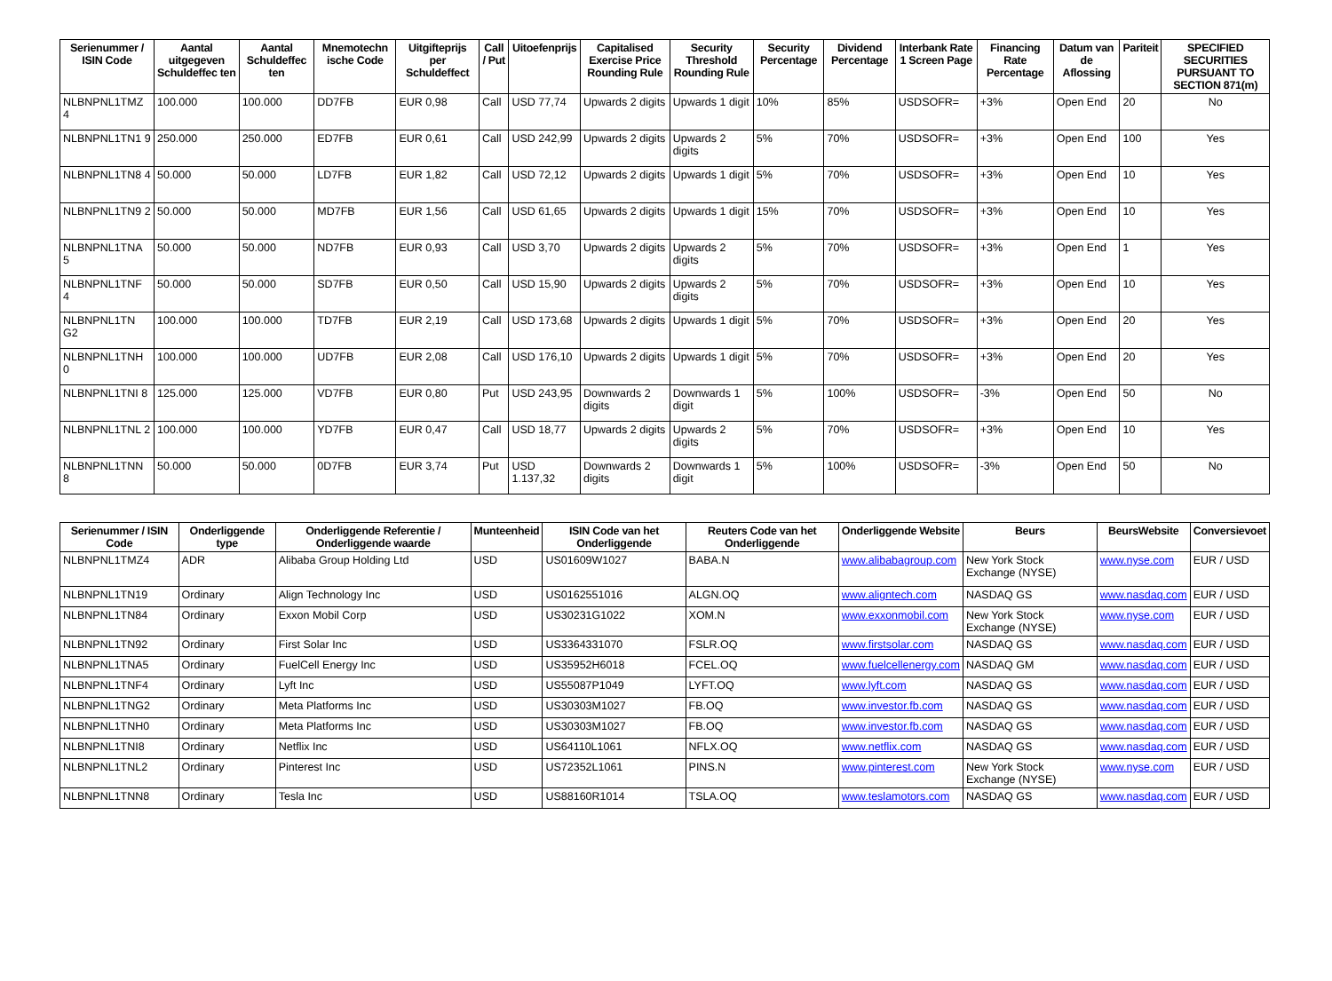| Serienummer / ISIN Code | Aantal uitgegeven Schuldeffec ten | Aantal Schuldeffec ten | Mnemotechn ische Code | Uitgifteprijs per Schuldeffect | Call / Put | Uitoefenprijs | Capitalised Exercise Price Rounding Rule | Security Threshold Rounding Rule | Security Percentage | Dividend Percentage | Interbank Rate 1 Screen Page | Financing Rate Percentage | Datum van de Aflossing | Pariteit | SPECIFIED SECURITIES PURSUANT TO SECTION 871(m) |
| --- | --- | --- | --- | --- | --- | --- | --- | --- | --- | --- | --- | --- | --- | --- | --- |
| NLBNPNL1TMZ 4 | 100.000 | 100.000 | DD7FB | EUR 0,98 | Call | USD 77,74 | Upwards 2 digits | Upwards 1 digit | 10% | 85% | USDSOFR= | +3% | Open End | 20 | No |
| NLBNPNL1TN1 9 | 250.000 | 250.000 | ED7FB | EUR 0,61 | Call | USD 242,99 | Upwards 2 digits | Upwards 2 digits | 5% | 70% | USDSOFR= | +3% | Open End | 100 | Yes |
| NLBNPNL1TN8 4 | 50.000 | 50.000 | LD7FB | EUR 1,82 | Call | USD 72,12 | Upwards 2 digits | Upwards 1 digit | 5% | 70% | USDSOFR= | +3% | Open End | 10 | Yes |
| NLBNPNL1TN9 2 | 50.000 | 50.000 | MD7FB | EUR 1,56 | Call | USD 61,65 | Upwards 2 digits | Upwards 1 digit | 15% | 70% | USDSOFR= | +3% | Open End | 10 | Yes |
| NLBNPNL1TNA 5 | 50.000 | 50.000 | ND7FB | EUR 0,93 | Call | USD 3,70 | Upwards 2 digits | Upwards 2 digits | 5% | 70% | USDSOFR= | +3% | Open End | 1 | Yes |
| NLBNPNL1TNF 4 | 50.000 | 50.000 | SD7FB | EUR 0,50 | Call | USD 15,90 | Upwards 2 digits | Upwards 2 digits | 5% | 70% | USDSOFR= | +3% | Open End | 10 | Yes |
| NLBNPNL1TN G2 | 100.000 | 100.000 | TD7FB | EUR 2,19 | Call | USD 173,68 | Upwards 2 digits | Upwards 1 digit | 5% | 70% | USDSOFR= | +3% | Open End | 20 | Yes |
| NLBNPNL1TNH 0 | 100.000 | 100.000 | UD7FB | EUR 2,08 | Call | USD 176,10 | Upwards 2 digits | Upwards 1 digit | 5% | 70% | USDSOFR= | +3% | Open End | 20 | Yes |
| NLBNPNL1TNI 8 | 125.000 | 125.000 | VD7FB | EUR 0,80 | Put | USD 243,95 | Downwards 2 digits | Downwards 1 digit | 5% | 100% | USDSOFR= | -3% | Open End | 50 | No |
| NLBNPNL1TNL 2 | 100.000 | 100.000 | YD7FB | EUR 0,47 | Call | USD 18,77 | Upwards 2 digits | Upwards 2 digits | 5% | 70% | USDSOFR= | +3% | Open End | 10 | Yes |
| NLBNPNL1TNN 8 | 50.000 | 50.000 | 0D7FB | EUR 3,74 | Put | USD 1.137,32 | Downwards 2 digits | Downwards 1 digit | 5% | 100% | USDSOFR= | -3% | Open End | 50 | No |
| Serienummer / ISIN Code | Onderliggende type | Onderliggende Referentie / Onderliggende waarde | Munteenheid | ISIN Code van het Onderliggende | Reuters Code van het Onderliggende | Onderliggende Website | Beurs | BeursWebsite | Conversievoet |
| --- | --- | --- | --- | --- | --- | --- | --- | --- | --- |
| NLBNPNL1TMZ4 | ADR | Alibaba Group Holding Ltd | USD | US01609W1027 | BABA.N | www.alibabagroup.com | New York Stock Exchange (NYSE) | www.nyse.com | EUR / USD |
| NLBNPNL1TN19 | Ordinary | Align Technology Inc | USD | US0162551016 | ALGN.OQ | www.aligntech.com | NASDAQ GS | www.nasdaq.com | EUR / USD |
| NLBNPNL1TN84 | Ordinary | Exxon Mobil Corp | USD | US30231G1022 | XOM.N | www.exxonmobil.com | New York Stock Exchange (NYSE) | www.nyse.com | EUR / USD |
| NLBNPNL1TN92 | Ordinary | First Solar Inc | USD | US3364331070 | FSLR.OQ | www.firstsolar.com | NASDAQ GS | www.nasdaq.com | EUR / USD |
| NLBNPNL1TNA5 | Ordinary | FuelCell Energy Inc | USD | US35952H6018 | FCEL.OQ | www.fuelcellenergy.com | NASDAQ GM | www.nasdaq.com | EUR / USD |
| NLBNPNL1TNF4 | Ordinary | Lyft Inc | USD | US55087P1049 | LYFT.OQ | www.lyft.com | NASDAQ GS | www.nasdaq.com | EUR / USD |
| NLBNPNL1TNG2 | Ordinary | Meta Platforms Inc | USD | US30303M1027 | FB.OQ | www.investor.fb.com | NASDAQ GS | www.nasdaq.com | EUR / USD |
| NLBNPNL1TNH0 | Ordinary | Meta Platforms Inc | USD | US30303M1027 | FB.OQ | www.investor.fb.com | NASDAQ GS | www.nasdaq.com | EUR / USD |
| NLBNPNL1TNI8 | Ordinary | Netflix Inc | USD | US64110L1061 | NFLX.OQ | www.netflix.com | NASDAQ GS | www.nasdaq.com | EUR / USD |
| NLBNPNL1TNL2 | Ordinary | Pinterest Inc | USD | US72352L1061 | PINS.N | www.pinterest.com | New York Stock Exchange (NYSE) | www.nyse.com | EUR / USD |
| NLBNPNL1TNN8 | Ordinary | Tesla Inc | USD | US88160R1014 | TSLA.OQ | www.teslamotors.com | NASDAQ GS | www.nasdaq.com | EUR / USD |